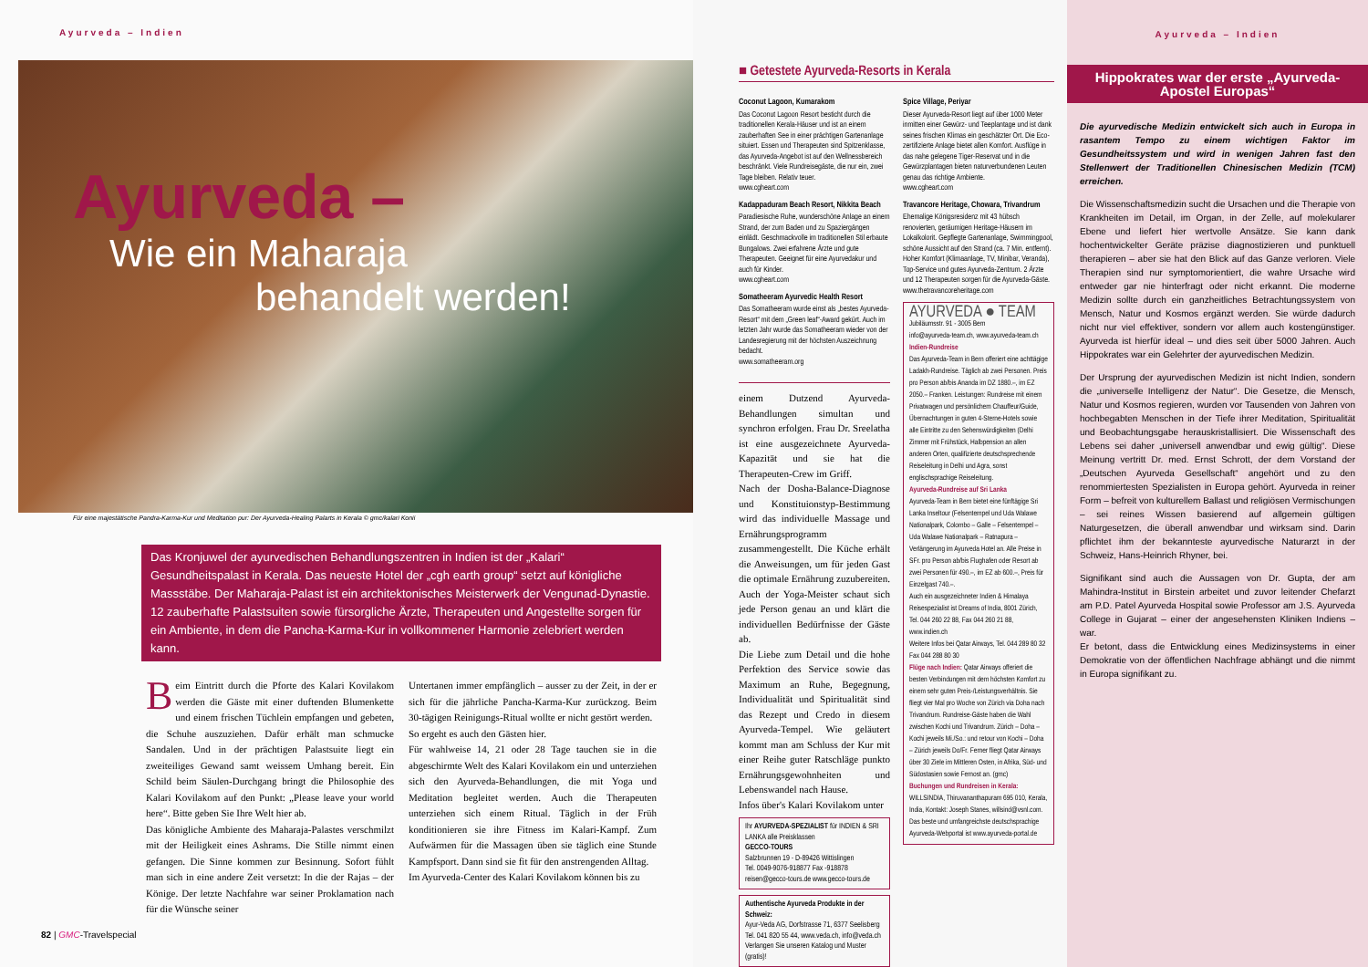Ayurveda – Indien
Ayurveda –
Wie ein Maharaja
behandelt werden!
Für eine majestätische Pandra-Karma-Kur und Meditation pur: Der Ayurveda-Healing Palarts in Kerala © gmc/kalari Konii
Das Kronjuwel der ayurvedischen Behandlungszentren in Indien ist der „Kalari“ Gesundheitspalast in Kerala. Das neueste Hotel der „cgh earth group“ setzt auf königliche Massstäbe. Der Maharaja-Palast ist ein architektonisches Meisterwerk der Vengunad-Dynastie. 12 zauberhafte Palastsuiten sowie fürsorgliche Ärzte, Therapeuten und Angestellte sorgen für ein Ambiente, in dem die Pancha-Karma-Kur in vollkommener Harmonie zelebriert werden kann.
Beim Eintritt durch die Pforte des Kalari Kovilakom werden die Gäste mit einer duftenden Blumenkette und einem frischen Tüchlein empfangen und gebeten, die Schuhe auszuziehen. Dafür erhält man schmucke Sandalen. Und in der prächtigen Palastsuite liegt ein zweiteiliges Gewand samt weissem Umhang bereit. Ein Schild beim Säulen-Durchgang bringt die Philosophie des Kalari Kovilakom auf den Punkt: „Please leave your world here“. Bitte geben Sie Ihre Welt hier ab.
Das königliche Ambiente des Maharaja-Palastes verschmilzt mit der Heiligkeit eines Ashrams. Die Stille nimmt einen gefangen. Die Sinne kommen zur Besinnung. Sofort fühlt man sich in eine andere Zeit versetzt: In die der Rajas – der Könige. Der letzte Nachfahre war seiner Proklamation nach für die Wünsche seiner
Untertanen immer empfänglich – ausser zu der Zeit, in der er sich für die jährliche Pancha-Karma-Kur zurückzog. Beim 30-tägigen Reinigungs-Ritual wollte er nicht gestört werden.
So ergeht es auch den Gästen hier.
Für wahlweise 14, 21 oder 28 Tage tauchen sie in die abgeschirmte Welt des Kalari Kovilakom ein und unterziehen sich den Ayurveda-Behandlungen, die mit Yoga und Meditation begleitet werden. Auch die Therapeuten unterziehen sich einem Ritual. Täglich in der Früh konditionieren sie ihre Fitness im Kalari-Kampf. Zum Aufwärmen für die Massagen üben sie täglich eine Stunde Kampfsport. Dann sind sie fit für den anstrengenden Alltag.
Im Ayurveda-Center des Kalari Kovilakom können bis zu
82 | GMC-Travelspecial
■ Getestete Ayurveda-Resorts in Kerala
Coconut Lagoon, Kumarakom
Das Coconut Lagoon Resort besticht durch die traditionellen Kerala-Häuser und ist an einem zauberhaften See in einer prächtigen Gartenanlage situiert. Essen und Therapeuten sind Spitzenklasse, das Ayurveda-Angebot ist auf den Wellnessbereich beschränkt. Viele Rundreisegäste, die nur ein, zwei Tage bleiben. Relativ teuer.
www.cgheart.com
Kadappaduram Beach Resort, Nikkita Beach
Paradiesische Ruhe, wunderschöne Anlage an einem Strand, der zum Baden und zu Spaziergängen einlädt. Geschmackvolle im traditionellen Stil erbaute Bungalows. Zwei erfahrene Ärzte und gute Therapeuten. Geeignet für eine Ayurvedakur und auch für Kinder.
www.cgheart.com
Somatheeram Ayurvedic Health Resort
Das Somatheeram wurde einst als „bestes Ayurveda-Resort“ mit dem „Green leaf“-Award gekürt. Auch im letzten Jahr wurde das Somatheeram wieder von der Landesregierung mit der höchsten Auszeichnung bedacht.
www.somatheeram.org
einem Dutzend Ayurveda-Behandlungen simultan und synchron erfolgen. Frau Dr. Sreelatha ist eine ausgezeichnete Ayurveda-Kapazität und sie hat die Therapeuten-Crew im Griff.
Nach der Dosha-Balance-Diagnose und Konstituionstyp-Bestimmung wird das individuelle Massage und Ernährungsprogramm zusammengestellt. Die Küche erhält die Anweisungen, um für jeden Gast die optimale Ernährung zuzubereiten. Auch der Yoga-Meister schaut sich jede Person genau an und klärt die individuellen Bedürfnisse der Gäste ab.
Die Liebe zum Detail und die hohe Perfektion des Service sowie das Maximum an Ruhe, Begegnung, Individualität und Spiritualität sind das Rezept und Credo in diesem Ayurveda-Tempel. Wie geläutert kommt man am Schluss der Kur mit einer Reihe guter Ratschläge punkto Ernährungsgewohnheiten und Lebenswandel nach Hause.
Infos über's Kalari Kovilakom unter
Ihr AYURVEDA-SPEZIALIST für INDIEN & SRI LANKA alle Preisklassen
GECCO-TOURS
Salzbrunnen 19 - D-89426 Wittislingen
Tel. 0049-9076-918877 Fax -918878
reisen@gecco-tours.de www.gecco-tours.de
Authentische Ayurveda Produkte in der Schweiz:
Ayur-Veda AG, Dorfstrasse 71, 6377 Seelisberg
Tel. 041 820 55 44, www.veda.ch, info@veda.ch
Verlangen Sie unseren Katalog und Muster (gratis)!
Spice Village, Periyar
Dieser Ayurveda-Resort liegt auf über 1000 Meter inmitten einer Gewürz- und Teeplantage und ist dank seines frischen Klimas ein geschätzter Ort. Die Eco-zertifizierte Anlage bietet allen Komfort. Ausflüge in das nahe gelegene Tiger-Reservat und in die Gewürzplantagen bieten naturverbundenen Leuten genau das richtige Ambiente.
www.cgheart.com
Travancore Heritage, Chowara, Trivandrum
Ehemalige Königsresidenz mit 43 hübsch renovierten, geräumigen Heritage-Häusern im Lokalkolorit. Gepflegte Gartenanlage, Swimmingpool, schöne Aussicht auf den Strand (ca. 7 Min. entfernt). Hoher Komfort (Klimaanlage, TV, Minibar, Veranda), Top-Service und gutes Ayurveda-Zentrum. 2 Ärzte und 12 Therapeuten sorgen für die Ayurveda-Gäste.
www.thetravancoreheritage.com
AYURVEDA ● TEAM
Jubiläumsstr. 91 - 3005 Bern
info@ayurveda-team.ch, www.ayurveda-team.ch
Indien-Rundreise
Das Ayurveda-Team in Bern offeriert eine achttägige Ladakh-Rundreise. Täglich ab zwei Personen. Preis pro Person ab/bis Ananda im DZ 1880.–, im EZ 2050.– Franken. Leistungen: Rundreise mit einem Privatwagen und persönlichem Chauffeur/Guide, Übernachtungen in guten 4-Sterne-Hotels sowie alle Eintritte zu den Sehenswürdigkeiten (Delhi Zimmer mit Frühstück, Halbpension an allen anderen Orten, qualifizierte deutschsprechende Reiseleitung in Delhi und Agra, sonst englischsprachige Reiseleitung.
Ayurveda-Rundreise auf Sri Lanka
Ayurveda-Team in Bern bietet eine fünftägige Sri Lanka Inseltour (Felsentempel und Uda Walawe Nationalpark, Colombo – Galle – Felsentempel – Uda Walawe Nationalpark – Ratnapura – Verlängerung im Ayurveda Hotel an. Alle Preise in SFr. pro Person ab/bis Flughafen oder Resort ab zwei Personen für 490.–, im EZ ab 600.–, Preis für Einzelgast 740.–.
Auch ein ausgezeichneter Indien & Himalaya Reisespezialist ist Dreams of India, 8001 Zürich, Tel. 044 260 22 88, Fax 044 260 21 88, www.indien.ch
Weitere Infos bei Qatar Airways, Tel. 044 289 80 32 Fax 044 288 80 30
Flüge nach Indien: Qatar Airways offeriert die besten Verbindungen mit dem höchsten Komfort zu einem sehr guten Preis-/Leistungsverhältnis. Sie fliegt vier Mal pro Woche von Zürich via Doha nach Trivandrum. Rundreise-Gäste haben die Wahl zwischen Kochi und Trivandrum. Zürich – Doha – Kochi jeweils Mi./So.: und retour von Kochi – Doha – Zürich jeweils Do/Fr. Ferner fliegt Qatar Airways über 30 Ziele im Mittleren Osten, in Afrika, Süd- und Südostasien sowie Fernost an. (gmc)
Buchungen und Rundreisen in Kerala:
WILLSINDIA, Thiruvananthapuram 695 010, Kerala, India, Kontakt: Joseph Stanes, willsind@vsnl.com.
Das beste und umfangreichste deutschsprachige Ayurveda-Webportal ist www.ayurveda-portal.de
Ayurveda – Indien
Hippokrates war der erste „Ayurveda-Apostel Europas“
Die ayurvedische Medizin entwickelt sich auch in Europa in rasantem Tempo zu einem wichtigen Faktor im Gesundheitssystem und wird in wenigen Jahren fast den Stellenwert der Traditionellen Chinesischen Medizin (TCM) erreichen.
Die Wissenschaftsmedizin sucht die Ursachen und die Therapie von Krankheiten im Detail, im Organ, in der Zelle, auf molekularer Ebene und liefert hier wertvolle Ansätze. Sie kann dank hochentwickelter Geräte präzise diagnostizieren und punktuell therapieren – aber sie hat den Blick auf das Ganze verloren. Viele Therapien sind nur symptomorientiert, die wahre Ursache wird entweder gar nie hinterfragt oder nicht erkannt. Die moderne Medizin sollte durch ein ganzheitliches Betrachtungssystem von Mensch, Natur und Kosmos ergänzt werden. Sie würde dadurch nicht nur viel effektiver, sondern vor allem auch kostengünstiger. Ayurveda ist hierfür ideal – und dies seit über 5000 Jahren. Auch Hippokrates war ein Gelehrter der ayurvedischen Medizin.
Der Ursprung der ayurvedischen Medizin ist nicht Indien, sondern die „universelle Intelligenz der Natur“. Die Gesetze, die Mensch, Natur und Kosmos regieren, wurden vor Tausenden von Jahren von hochbegabten Menschen in der Tiefe ihrer Meditation, Spiritualität und Beobachtungsgabe herauskristallisiert. Die Wissenschaft des Lebens sei daher „universell anwendbar und ewig gültig“. Diese Meinung vertritt Dr. med. Ernst Schrott, der dem Vorstand der „Deutschen Ayurveda Gesellschaft“ angehört und zu den renommiertesten Spezialisten in Europa gehört. Ayurveda in reiner Form – befreit von kulturellem Ballast und religiösen Vermischungen – sei reines Wissen basierend auf allgemein gültigen Naturgesetzen, die überall anwendbar und wirksam sind. Darin pflichtet ihm der bekannteste ayurvedische Naturarzt in der Schweiz, Hans-Heinrich Rhyner, bei.
Signifikant sind auch die Aussagen von Dr. Gupta, der am Mahindra-Institut in Birstein arbeitet und zuvor leitender Chefarzt am P.D. Patel Ayurveda Hospital sowie Professor am J.S. Ayurveda College in Gujarat – einer der angesehensten Kliniken Indiens – war.
Er betont, dass die Entwicklung eines Medizinsystems in einer Demokratie von der öffentlichen Nachfrage abhängt und die nimmt in Europa signifikant zu.